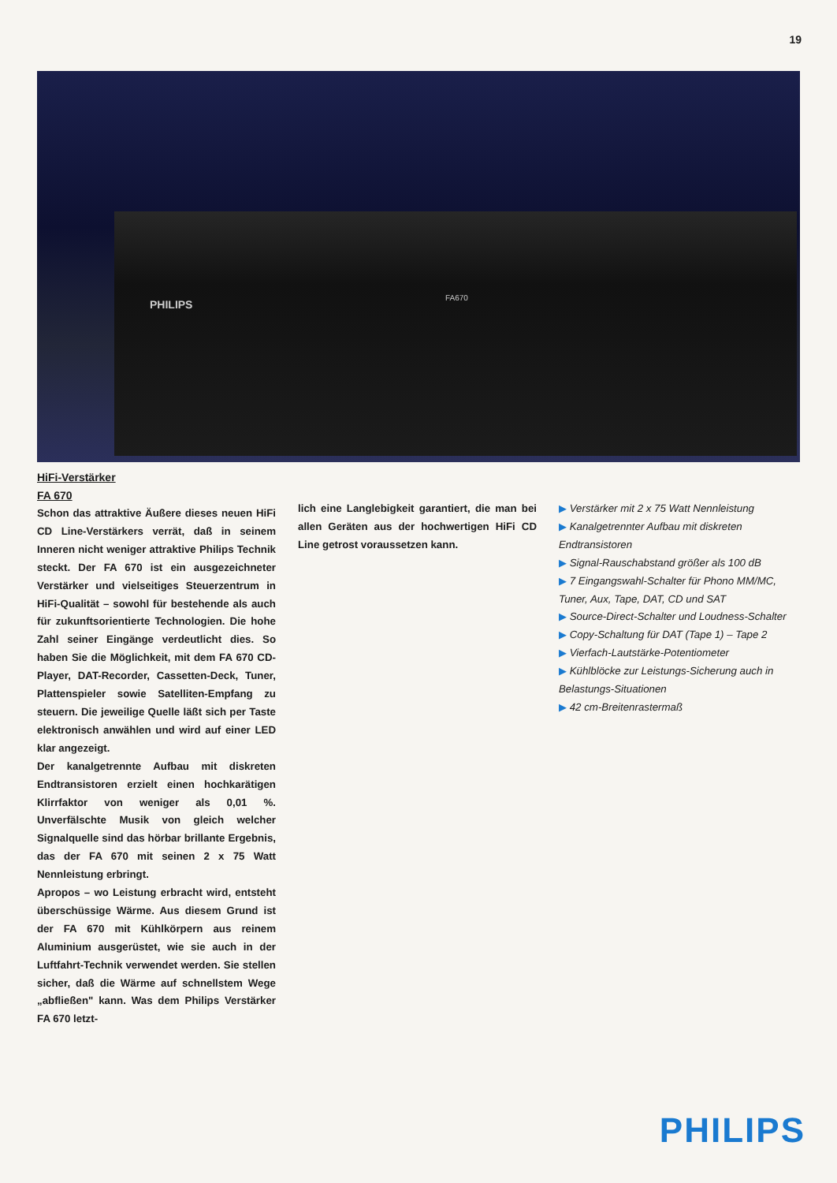19
PHILIPS
FA670
HiFi-Verstärker
FA 670
Schon das attraktive Äußere dieses neuen HiFi CD Line-Verstärkers verrät, daß in seinem Inneren nicht weniger attraktive Philips Technik steckt. Der FA 670 ist ein ausgezeichneter Verstärker und vielseitiges Steuerzentrum in HiFi-Qualität – sowohl für bestehende als auch für zukunftsorientierte Technologien. Die hohe Zahl seiner Eingänge verdeutlicht dies. So haben Sie die Möglichkeit, mit dem FA 670 CD-Player, DAT-Recorder, Cassetten-Deck, Tuner, Plattenspieler sowie Satelliten-Empfang zu steuern. Die jeweilige Quelle läßt sich per Taste elektronisch anwählen und wird auf einer LED klar angezeigt.
Der kanalgetrennte Aufbau mit diskreten Endtransistoren erzielt einen hochkarätigen Klirrfaktor von weniger als 0,01 %. Unverfälschte Musik von gleich welcher Signalquelle sind das hörbar brillante Ergebnis, das der FA 670 mit seinen 2 x 75 Watt Nennleistung erbringt.
Apropos – wo Leistung erbracht wird, entsteht überschüssige Wärme. Aus diesem Grund ist der FA 670 mit Kühlkörpern aus reinem Aluminium ausgerüstet, wie sie auch in der Luftfahrt-Technik verwendet werden. Sie stellen sicher, daß die Wärme auf schnellstem Wege „abfließen" kann. Was dem Philips Verstärker FA 670 letzt-
lich eine Langlebigkeit garantiert, die man bei allen Geräten aus der hochwertigen HiFi CD Line getrost voraussetzen kann.
▶ Verstärker mit 2 x 75 Watt Nennleistung
▶ Kanalgetrennter Aufbau mit diskreten Endtransistoren
▶ Signal-Rauschabstand größer als 100 dB
▶ 7 Eingangswahl-Schalter für Phono MM/MC, Tuner, Aux, Tape, DAT, CD und SAT
▶ Source-Direct-Schalter und Loudness-Schalter
▶ Copy-Schaltung für DAT (Tape 1) – Tape 2
▶ Vierfach-Lautstärke-Potentiometer
▶ Kühlblöcke zur Leistungs-Sicherung auch in Belastungs-Situationen
▶ 42 cm-Breitenrastermaß
PHILIPS